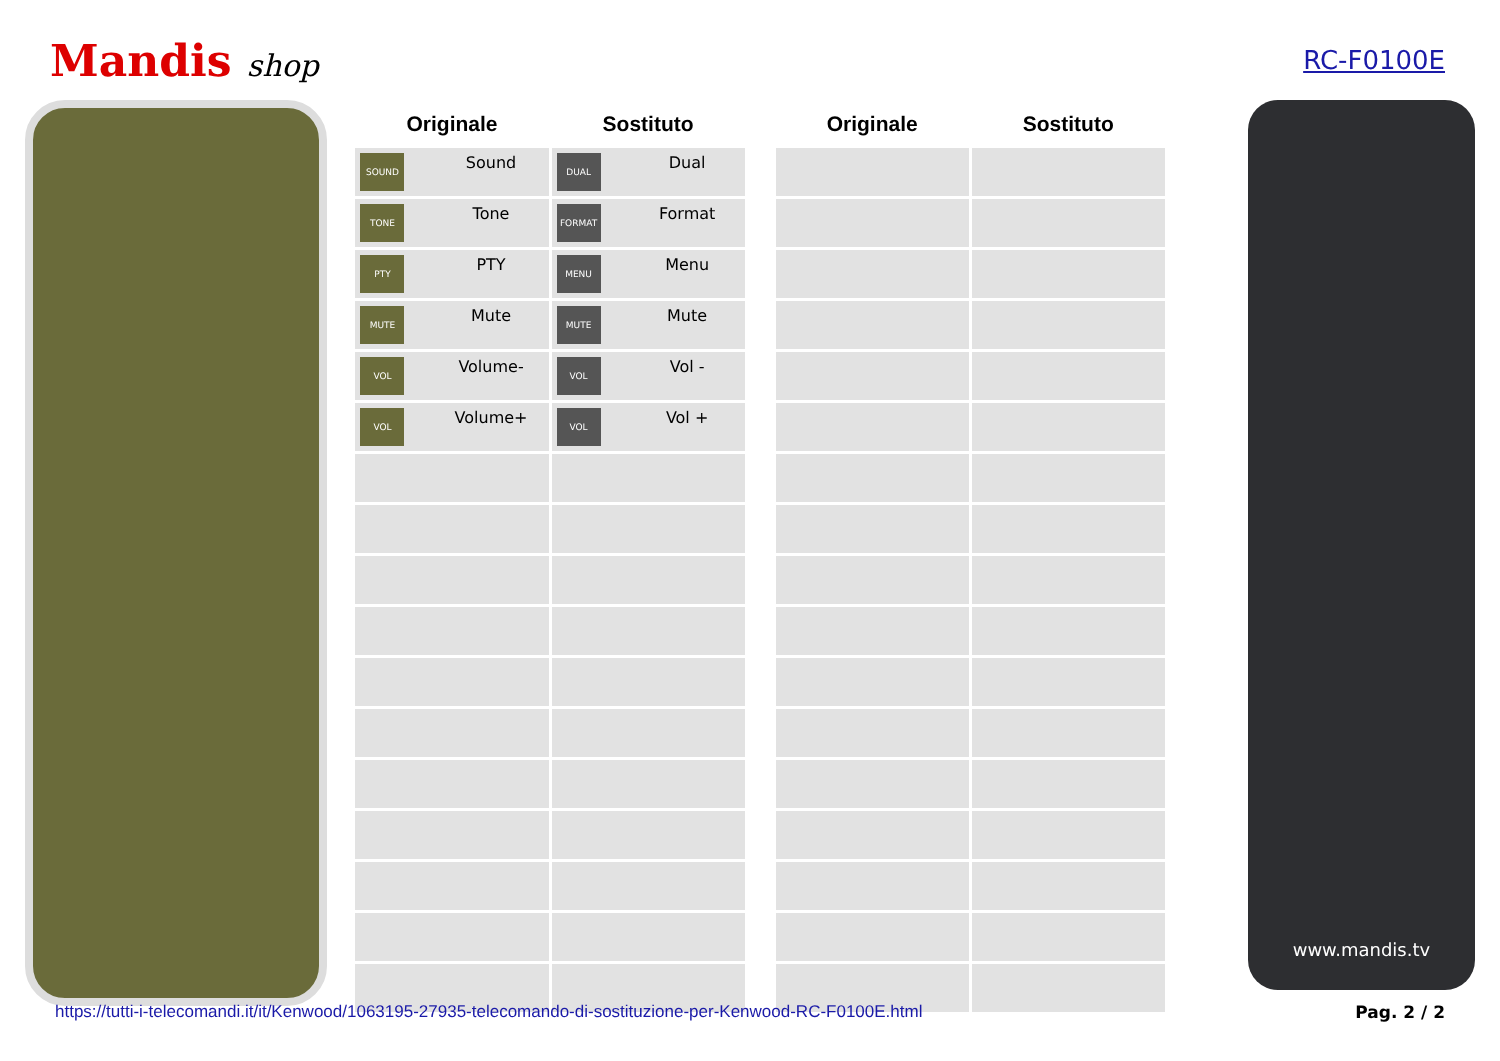Mandis shop
RC-F0100E
| Originale | Sostituto |
| --- | --- |
| SOUND Sound | DUAL Dual |
| TONE Tone | FORMAT Format |
| PTY PTY | MENU Menu |
| MUTE Mute | MUTE Mute |
| VOL Volume- | VOL Vol - |
| VOL Volume+ | VOL Vol + |
| Originale | Sostituto |
| --- | --- |
www.mandis.tv
https://tutti-i-telecomandi.it/it/Kenwood/1063195-27935-telecomando-di-sostituzione-per-Kenwood-RC-F0100E.html Pag. 2 / 2